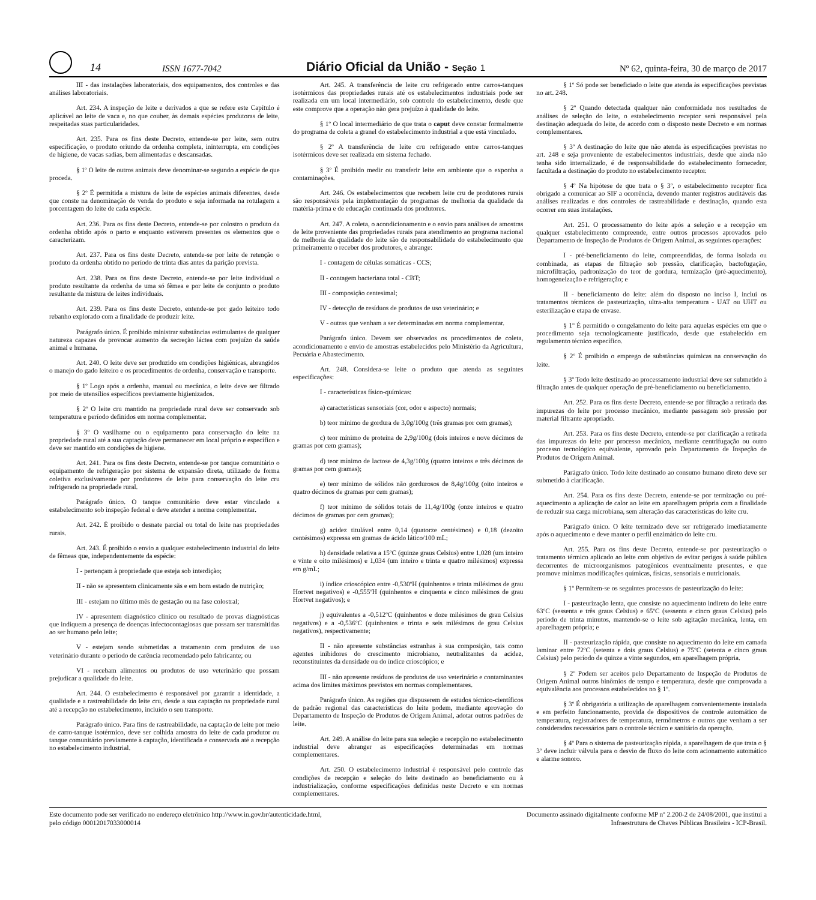14 ISSN 1677-7042 Diário Oficial da União - Seção 1 Nº 62, quinta-feira, 30 de março de 2017
III - das instalações laboratoriais, dos equipamentos, dos controles e das análises laboratoriais.
Art. 234. A inspeção de leite e derivados a que se refere este Capítulo é aplicável ao leite de vaca e, no que couber, às demais espécies produtoras de leite, respeitadas suas particularidades.
Art. 235. Para os fins deste Decreto, entende-se por leite, sem outra especificação, o produto oriundo da ordenha completa, ininterrupta, em condições de higiene, de vacas sadias, bem alimentadas e descansadas.
§ 1º O leite de outros animais deve denominar-se segundo a espécie de que proceda.
§ 2º É permitida a mistura de leite de espécies animais diferentes, desde que conste na denominação de venda do produto e seja informada na rotulagem a porcentagem do leite de cada espécie.
Art. 236. Para os fins deste Decreto, entende-se por colostro o produto da ordenha obtido após o parto e enquanto estiverem presentes os elementos que o caracterizam.
Art. 237. Para os fins deste Decreto, entende-se por leite de retenção o produto da ordenha obtido no período de trinta dias antes da parição prevista.
Art. 238. Para os fins deste Decreto, entende-se por leite individual o produto resultante da ordenha de uma só fêmea e por leite de conjunto o produto resultante da mistura de leites individuais.
Art. 239. Para os fins deste Decreto, entende-se por gado leiteiro todo rebanho explorado com a finalidade de produzir leite.
Parágrafo único. É proibido ministrar substâncias estimulantes de qualquer natureza capazes de provocar aumento da secreção láctea com prejuízo da saúde animal e humana.
Art. 240. O leite deve ser produzido em condições higiênicas, abrangidos o manejo do gado leiteiro e os procedimentos de ordenha, conservação e transporte.
§ 1º Logo após a ordenha, manual ou mecânica, o leite deve ser filtrado por meio de utensílios específicos previamente higienizados.
§ 2º O leite cru mantido na propriedade rural deve ser conservado sob temperatura e período definidos em norma complementar.
§ 3º O vasilhame ou o equipamento para conservação do leite na propriedade rural até a sua captação deve permanecer em local próprio e específico e deve ser mantido em condições de higiene.
Art. 241. Para os fins deste Decreto, entende-se por tanque comunitário o equipamento de refrigeração por sistema de expansão direta, utilizado de forma coletiva exclusivamente por produtores de leite para conservação do leite cru refrigerado na propriedade rural.
Parágrafo único. O tanque comunitário deve estar vinculado a estabelecimento sob inspeção federal e deve atender a norma complementar.
Art. 242. É proibido o desnate parcial ou total do leite nas propriedades rurais.
Art. 243. É proibido o envio a qualquer estabelecimento industrial do leite de fêmeas que, independentemente da espécie:
I - pertençam à propriedade que esteja sob interdição;
II - não se apresentem clinicamente sãs e em bom estado de nutrição;
III - estejam no último mês de gestação ou na fase colostral;
IV - apresentem diagnóstico clínico ou resultado de provas diagnósticas que indiquem a presença de doenças infectocontagiosas que possam ser transmitidas ao ser humano pelo leite;
V - estejam sendo submetidas a tratamento com produtos de uso veterinário durante o período de carência recomendado pelo fabricante; ou
VI - recebam alimentos ou produtos de uso veterinário que possam prejudicar a qualidade do leite.
Art. 244. O estabelecimento é responsável por garantir a identidade, a qualidade e a rastreabilidade do leite cru, desde a sua captação na propriedade rural até a recepção no estabelecimento, incluído o seu transporte.
Parágrafo único. Para fins de rastreabilidade, na captação de leite por meio de carro-tanque isotérmico, deve ser colhida amostra do leite de cada produtor ou tanque comunitário previamente à captação, identificada e conservada até a recepção no estabelecimento industrial.
Art. 245. A transferência de leite cru refrigerado entre carros-tanques isotérmicos das propriedades rurais até os estabelecimentos industriais pode ser realizada em um local intermediário, sob controle do estabelecimento, desde que este comprove que a operação não gera prejuízo à qualidade do leite.
§ 1º O local intermediário de que trata o caput deve constar formalmente do programa de coleta a granel do estabelecimento industrial a que está vinculado.
§ 2º A transferência de leite cru refrigerado entre carros-tanques isotérmicos deve ser realizada em sistema fechado.
§ 3º É proibido medir ou transferir leite em ambiente que o exponha a contaminações.
Art. 246. Os estabelecimentos que recebem leite cru de produtores rurais são responsáveis pela implementação de programas de melhoria da qualidade da matéria-prima e de educação continuada dos produtores.
Art. 247. A coleta, o acondicionamento e o envio para análises de amostras de leite proveniente das propriedades rurais para atendimento ao programa nacional de melhoria da qualidade do leite são de responsabilidade do estabelecimento que primeiramente o receber dos produtores, e abrange:
I - contagem de células somáticas - CCS;
II - contagem bacteriana total - CBT;
III - composição centesimal;
IV - detecção de resíduos de produtos de uso veterinário; e
V - outras que venham a ser determinadas em norma complementar.
Parágrafo único. Devem ser observados os procedimentos de coleta, acondicionamento e envio de amostras estabelecidos pelo Ministério da Agricultura, Pecuária e Abastecimento.
Art. 248. Considera-se leite o produto que atenda as seguintes especificações:
I - características físico-químicas:
a) características sensoriais (cor, odor e aspecto) normais;
b) teor mínimo de gordura de 3,0g/100g (três gramas por cem gramas);
c) teor mínimo de proteína de 2,9g/100g (dois inteiros e nove décimos de gramas por cem gramas);
d) teor mínimo de lactose de 4,3g/100g (quatro inteiros e três décimos de gramas por cem gramas);
e) teor mínimo de sólidos não gordurosos de 8,4g/100g (oito inteiros e quatro décimos de gramas por cem gramas);
f) teor mínimo de sólidos totais de 11,4g/100g (onze inteiros e quatro décimos de gramas por cem gramas);
g) acidez titulável entre 0,14 (quatorze centésimos) e 0,18 (dezoito centésimos) expressa em gramas de ácido lático/100 mL;
h) densidade relativa a 15ºC (quinze graus Celsius) entre 1,028 (um inteiro e vinte e oito milésimos) e 1,034 (um inteiro e trinta e quatro milésimos) expressa em g/mL;
i) índice crioscópico entre -0,530ºH (quinhentos e trinta milésimos de grau Hortvet negativos) e -0,555ºH (quinhentos e cinquenta e cinco milésimos de grau Hortvet negativos); e
j) equivalentes a -0,512ºC (quinhentos e doze milésimos de grau Celsius negativos) e a -0,536ºC (quinhentos e trinta e seis milésimos de grau Celsius negativos), respectivamente;
II - não apresente substâncias estranhas à sua composição, tais como agentes inibidores do crescimento microbiano, neutralizantes da acidez, reconstituintes da densidade ou do índice crioscópico; e
III - não apresente resíduos de produtos de uso veterinário e contaminantes acima dos limites máximos previstos em normas complementares.
Parágrafo único. As regiões que dispuserem de estudos técnico-científicos de padrão regional das características do leite podem, mediante aprovação do Departamento de Inspeção de Produtos de Origem Animal, adotar outros padrões de leite.
Art. 249. A análise do leite para sua seleção e recepção no estabelecimento industrial deve abranger as especificações determinadas em normas complementares.
Art. 250. O estabelecimento industrial é responsável pelo controle das condições de recepção e seleção do leite destinado ao beneficiamento ou à industrialização, conforme especificações definidas neste Decreto e em normas complementares.
§ 1º Só pode ser beneficiado o leite que atenda às especificações previstas no art. 248.
§ 2º Quando detectada qualquer não conformidade nos resultados de análises de seleção do leite, o estabelecimento receptor será responsável pela destinação adequada do leite, de acordo com o disposto neste Decreto e em normas complementares.
§ 3º A destinação do leite que não atenda às especificações previstas no art. 248 e seja proveniente de estabelecimentos industriais, desde que ainda não tenha sido internalizado, é de responsabilidade do estabelecimento fornecedor, facultada a destinação do produto no estabelecimento receptor.
§ 4º Na hipótese de que trata o § 3º, o estabelecimento receptor fica obrigado a comunicar ao SIF a ocorrência, devendo manter registros auditáveis das análises realizadas e dos controles de rastreabilidade e destinação, quando esta ocorrer em suas instalações.
Art. 251. O processamento do leite após a seleção e a recepção em qualquer estabelecimento compreende, entre outros processos aprovados pelo Departamento de Inspeção de Produtos de Origem Animal, as seguintes operações:
I - pré-beneficiamento do leite, compreendidas, de forma isolada ou combinada, as etapas de filtração sob pressão, clarificação, bactofugação, microfiltração, padronização do teor de gordura, termização (pré-aquecimento), homogeneização e refrigeração; e
II - beneficiamento do leite: além do disposto no inciso I, inclui os tratamentos térmicos de pasteurização, ultra-alta temperatura - UAT ou UHT ou esterilização e etapa de envase.
§ 1º É permitido o congelamento do leite para aquelas espécies em que o procedimento seja tecnologicamente justificado, desde que estabelecido em regulamento técnico específico.
§ 2º É proibido o emprego de substâncias químicas na conservação do leite.
§ 3º Todo leite destinado ao processamento industrial deve ser submetido à filtração antes de qualquer operação de pré-beneficiamento ou beneficiamento.
Art. 252. Para os fins deste Decreto, entende-se por filtração a retirada das impurezas do leite por processo mecânico, mediante passagem sob pressão por material filtrante apropriado.
Art. 253. Para os fins deste Decreto, entende-se por clarificação a retirada das impurezas do leite por processo mecânico, mediante centrifugação ou outro processo tecnológico equivalente, aprovado pelo Departamento de Inspeção de Produtos de Origem Animal.
Parágrafo único. Todo leite destinado ao consumo humano direto deve ser submetido à clarificação.
Art. 254. Para os fins deste Decreto, entende-se por termização ou pré-aquecimento a aplicação de calor ao leite em aparelhagem própria com a finalidade de reduzir sua carga microbiana, sem alteração das características do leite cru.
Parágrafo único. O leite termizado deve ser refrigerado imediatamente após o aquecimento e deve manter o perfil enzimático do leite cru.
Art. 255. Para os fins deste Decreto, entende-se por pasteurização o tratamento térmico aplicado ao leite com objetivo de evitar perigos à saúde pública decorrentes de microorganismos patogênicos eventualmente presentes, e que promove mínimas modificações químicas, físicas, sensoriais e nutricionais.
§ 1º Permitem-se os seguintes processos de pasteurização do leite:
I - pasteurização lenta, que consiste no aquecimento indireto do leite entre 63ºC (sessenta e três graus Celsius) e 65ºC (sessenta e cinco graus Celsius) pelo período de trinta minutos, mantendo-se o leite sob agitação mecânica, lenta, em aparelhagem própria; e
II - pasteurização rápida, que consiste no aquecimento do leite em camada laminar entre 72ºC (setenta e dois graus Celsius) e 75ºC (setenta e cinco graus Celsius) pelo período de quinze a vinte segundos, em aparelhagem própria.
§ 2º Podem ser aceitos pelo Departamento de Inspeção de Produtos de Origem Animal outros binômios de tempo e temperatura, desde que comprovada a equivalência aos processos estabelecidos no § 1º.
§ 3º É obrigatória a utilização de aparelhagem convenientemente instalada e em perfeito funcionamento, provida de dispositivos de controle automático de temperatura, registradores de temperatura, termômetros e outros que venham a ser considerados necessários para o controle técnico e sanitário da operação.
§ 4º Para o sistema de pasteurização rápida, a aparelhagem de que trata o § 3º deve incluir válvula para o desvio de fluxo do leite com acionamento automático e alarme sonoro.
Este documento pode ser verificado no endereço eletrônico http://www.in.gov.br/autenticidade.html,
pelo código 00012017033000014
Documento assinado digitalmente conforme MP nº 2.200-2 de 24/08/2001, que institui a
Infraestrutura de Chaves Públicas Brasileira - ICP-Brasil.